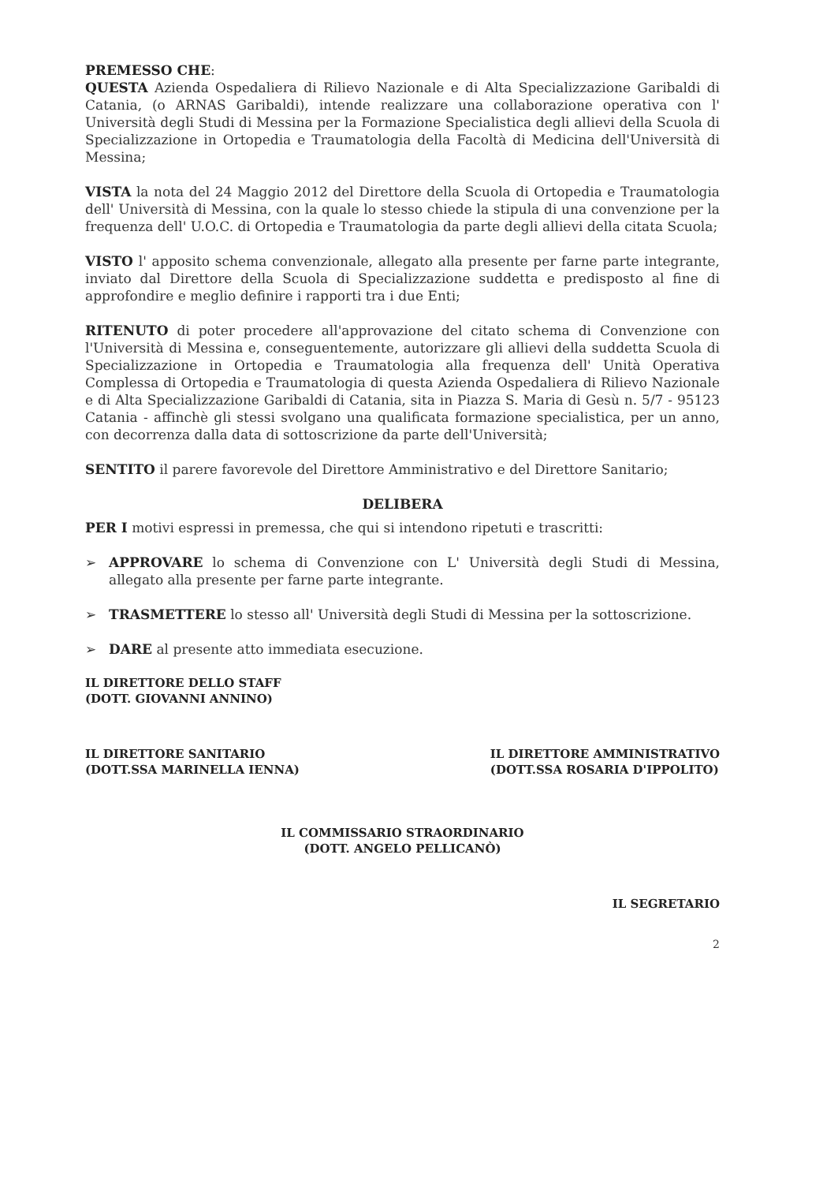PREMESSO CHE:
QUESTA Azienda Ospedaliera di Rilievo Nazionale e di Alta Specializzazione Garibaldi di Catania, (o ARNAS Garibaldi), intende realizzare una collaborazione operativa con l' Università degli Studi di Messina per la Formazione Specialistica degli allievi della Scuola di Specializzazione in Ortopedia e Traumatologia della Facoltà di Medicina dell'Università di Messina;
VISTA la nota del 24 Maggio 2012 del Direttore della Scuola di Ortopedia e Traumatologia dell' Università di Messina, con la quale lo stesso chiede la stipula di una convenzione per la frequenza dell' U.O.C. di Ortopedia e Traumatologia da parte degli allievi della citata Scuola;
VISTO l' apposito schema convenzionale, allegato alla presente per farne parte integrante, inviato dal Direttore della Scuola di Specializzazione suddetta e predisposto al fine di approfondire e meglio definire i rapporti tra i due Enti;
RITENUTO di poter procedere all'approvazione del citato schema di Convenzione con l'Università di Messina e, conseguentemente, autorizzare gli allievi della suddetta Scuola di Specializzazione in Ortopedia e Traumatologia alla frequenza dell' Unità Operativa Complessa di Ortopedia e Traumatologia di questa Azienda Ospedaliera di Rilievo Nazionale e di Alta Specializzazione Garibaldi di Catania, sita in Piazza S. Maria di Gesù n. 5/7 - 95123 Catania - affinchè gli stessi svolgano una qualificata formazione specialistica, per un anno, con decorrenza dalla data di sottoscrizione da parte dell'Università;
SENTITO il parere favorevole del Direttore Amministrativo e del Direttore Sanitario;
DELIBERA
PER I motivi espressi in premessa, che qui si intendono ripetuti e trascritti:
➢ APPROVARE lo schema di Convenzione con L' Università degli Studi di Messina, allegato alla presente per farne parte integrante.
➢ TRASMETTERE lo stesso all' Università degli Studi di Messina per la sottoscrizione.
➢ DARE al presente atto immediata esecuzione.
IL DIRETTORE DELLO STAFF
(DOTT. GIOVANNI ANNINO)
IL DIRETTORE SANITARIO
(DOTT.SSA MARINELLA IENNA)
IL DIRETTORE AMMINISTRATIVO
(DOTT.SSA ROSARIA D'IPPOLITO)
IL COMMISSARIO STRAORDINARIO
(DOTT. ANGELO PELLICANÒ)
IL SEGRETARIO
2